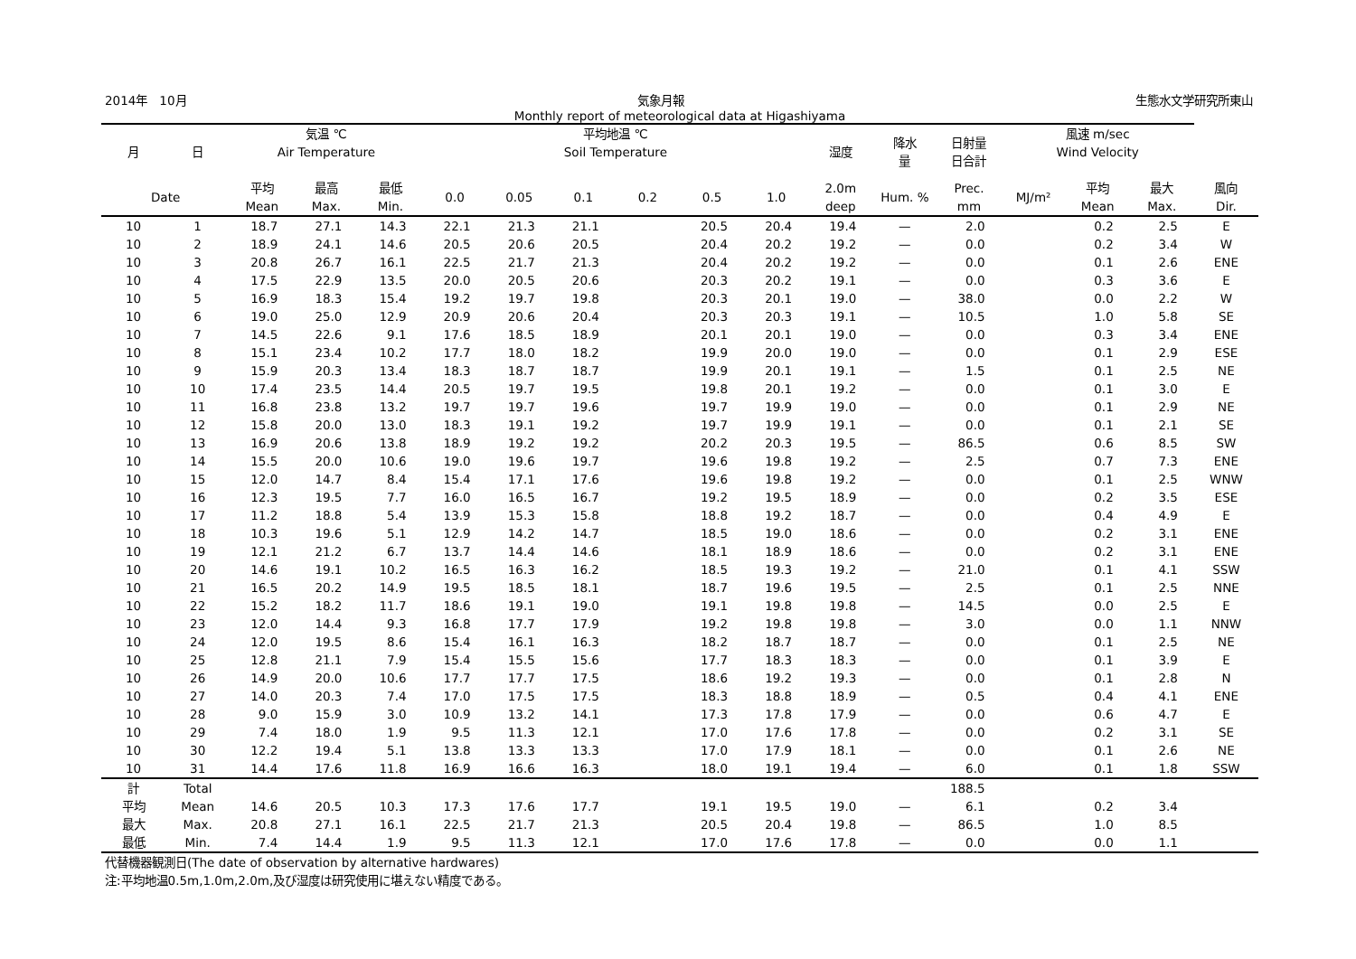2014年　10月 気象月報 生態水文学研究所東山
Monthly report of meteorological data at Higashiyama
| 月 | 日 | 気温 ℃ Air Temperature | | | 平均地温 ℃ Soil Temperature | | | | | | 湿度 | 降水 量 | 日射量 日合計 | 風速 m/sec Wind Velocity | | | |
| --- | --- | --- | --- | --- | --- | --- | --- | --- | --- | --- | --- | --- | --- | --- | --- | --- | --- |
| Date | | 平均 Mean | 最高 Max. | 最低 Min. | 0.0 | 0.05 | 0.1 | 0.2 | 0.5 | 1.0 | 2.0m deep | Hum. % | Prec. mm | MJ/m² | 平均 Mean | 最大 Max. | 風向 Dir. |
| 10 | 1 | 18.7 | 27.1 | 14.3 | 22.1 | 21.3 | 21.1 | | 20.5 | 20.4 | 19.4 | — | 2.0 | | 0.2 | 2.5 | E |
| 10 | 2 | 18.9 | 24.1 | 14.6 | 20.5 | 20.6 | 20.5 | | 20.4 | 20.2 | 19.2 | — | 0.0 | | 0.2 | 3.4 | W |
| 10 | 3 | 20.8 | 26.7 | 16.1 | 22.5 | 21.7 | 21.3 | | 20.4 | 20.2 | 19.2 | — | 0.0 | | 0.1 | 2.6 | ENE |
| 10 | 4 | 17.5 | 22.9 | 13.5 | 20.0 | 20.5 | 20.6 | | 20.3 | 20.2 | 19.1 | — | 0.0 | | 0.3 | 3.6 | E |
| 10 | 5 | 16.9 | 18.3 | 15.4 | 19.2 | 19.7 | 19.8 | | 20.3 | 20.1 | 19.0 | — | 38.0 | | 0.0 | 2.2 | W |
| 10 | 6 | 19.0 | 25.0 | 12.9 | 20.9 | 20.6 | 20.4 | | 20.3 | 20.3 | 19.1 | — | 10.5 | | 1.0 | 5.8 | SE |
| 10 | 7 | 14.5 | 22.6 | 9.1 | 17.6 | 18.5 | 18.9 | | 20.1 | 20.1 | 19.0 | — | 0.0 | | 0.3 | 3.4 | ENE |
| 10 | 8 | 15.1 | 23.4 | 10.2 | 17.7 | 18.0 | 18.2 | | 19.9 | 20.0 | 19.0 | — | 0.0 | | 0.1 | 2.9 | ESE |
| 10 | 9 | 15.9 | 20.3 | 13.4 | 18.3 | 18.7 | 18.7 | | 19.9 | 20.1 | 19.1 | — | 1.5 | | 0.1 | 2.5 | NE |
| 10 | 10 | 17.4 | 23.5 | 14.4 | 20.5 | 19.7 | 19.5 | | 19.8 | 20.1 | 19.2 | — | 0.0 | | 0.1 | 3.0 | E |
| 10 | 11 | 16.8 | 23.8 | 13.2 | 19.7 | 19.7 | 19.6 | | 19.7 | 19.9 | 19.0 | — | 0.0 | | 0.1 | 2.9 | NE |
| 10 | 12 | 15.8 | 20.0 | 13.0 | 18.3 | 19.1 | 19.2 | | 19.7 | 19.9 | 19.1 | — | 0.0 | | 0.1 | 2.1 | SE |
| 10 | 13 | 16.9 | 20.6 | 13.8 | 18.9 | 19.2 | 19.2 | | 20.2 | 20.3 | 19.5 | — | 86.5 | | 0.6 | 8.5 | SW |
| 10 | 14 | 15.5 | 20.0 | 10.6 | 19.0 | 19.6 | 19.7 | | 19.6 | 19.8 | 19.2 | — | 2.5 | | 0.7 | 7.3 | ENE |
| 10 | 15 | 12.0 | 14.7 | 8.4 | 15.4 | 17.1 | 17.6 | | 19.6 | 19.8 | 19.2 | — | 0.0 | | 0.1 | 2.5 | WNW |
| 10 | 16 | 12.3 | 19.5 | 7.7 | 16.0 | 16.5 | 16.7 | | 19.2 | 19.5 | 18.9 | — | 0.0 | | 0.2 | 3.5 | ESE |
| 10 | 17 | 11.2 | 18.8 | 5.4 | 13.9 | 15.3 | 15.8 | | 18.8 | 19.2 | 18.7 | — | 0.0 | | 0.4 | 4.9 | E |
| 10 | 18 | 10.3 | 19.6 | 5.1 | 12.9 | 14.2 | 14.7 | | 18.5 | 19.0 | 18.6 | — | 0.0 | | 0.2 | 3.1 | ENE |
| 10 | 19 | 12.1 | 21.2 | 6.7 | 13.7 | 14.4 | 14.6 | | 18.1 | 18.9 | 18.6 | — | 0.0 | | 0.2 | 3.1 | ENE |
| 10 | 20 | 14.6 | 19.1 | 10.2 | 16.5 | 16.3 | 16.2 | | 18.5 | 19.3 | 19.2 | — | 21.0 | | 0.1 | 4.1 | SSW |
| 10 | 21 | 16.5 | 20.2 | 14.9 | 19.5 | 18.5 | 18.1 | | 18.7 | 19.6 | 19.5 | — | 2.5 | | 0.1 | 2.5 | NNE |
| 10 | 22 | 15.2 | 18.2 | 11.7 | 18.6 | 19.1 | 19.0 | | 19.1 | 19.8 | 19.8 | — | 14.5 | | 0.0 | 2.5 | E |
| 10 | 23 | 12.0 | 14.4 | 9.3 | 16.8 | 17.7 | 17.9 | | 19.2 | 19.8 | 19.8 | — | 3.0 | | 0.0 | 1.1 | NNW |
| 10 | 24 | 12.0 | 19.5 | 8.6 | 15.4 | 16.1 | 16.3 | | 18.2 | 18.7 | 18.7 | — | 0.0 | | 0.1 | 2.5 | NE |
| 10 | 25 | 12.8 | 21.1 | 7.9 | 15.4 | 15.5 | 15.6 | | 17.7 | 18.3 | 18.3 | — | 0.0 | | 0.1 | 3.9 | E |
| 10 | 26 | 14.9 | 20.0 | 10.6 | 17.7 | 17.7 | 17.5 | | 18.6 | 19.2 | 19.3 | — | 0.0 | | 0.1 | 2.8 | N |
| 10 | 27 | 14.0 | 20.3 | 7.4 | 17.0 | 17.5 | 17.5 | | 18.3 | 18.8 | 18.9 | — | 0.5 | | 0.4 | 4.1 | ENE |
| 10 | 28 | 9.0 | 15.9 | 3.0 | 10.9 | 13.2 | 14.1 | | 17.3 | 17.8 | 17.9 | — | 0.0 | | 0.6 | 4.7 | E |
| 10 | 29 | 7.4 | 18.0 | 1.9 | 9.5 | 11.3 | 12.1 | | 17.0 | 17.6 | 17.8 | — | 0.0 | | 0.2 | 3.1 | SE |
| 10 | 30 | 12.2 | 19.4 | 5.1 | 13.8 | 13.3 | 13.3 | | 17.0 | 17.9 | 18.1 | — | 0.0 | | 0.1 | 2.6 | NE |
| 10 | 31 | 14.4 | 17.6 | 11.8 | 16.9 | 16.6 | 16.3 | | 18.0 | 19.1 | 19.4 | — | 6.0 | | 0.1 | 1.8 | SSW |
| 計 | Total | | | | | | | | | | | | 188.5 | | | | |
| 平均 | Mean | 14.6 | 20.5 | 10.3 | 17.3 | 17.6 | 17.7 | | 19.1 | 19.5 | 19.0 | — | 6.1 | | 0.2 | 3.4 | |
| 最大 | Max. | 20.8 | 27.1 | 16.1 | 22.5 | 21.7 | 21.3 | | 20.5 | 20.4 | 19.8 | — | 86.5 | | 1.0 | 8.5 | |
| 最低 | Min. | 7.4 | 14.4 | 1.9 | 9.5 | 11.3 | 12.1 | | 17.0 | 17.6 | 17.8 | — | 0.0 | | 0.0 | 1.1 | |
代替機器観測日(The date of observation by alternative hardwares)
注:平均地温0.5m,1.0m,2.0m,及び湿度は研究使用に堪えない精度である。